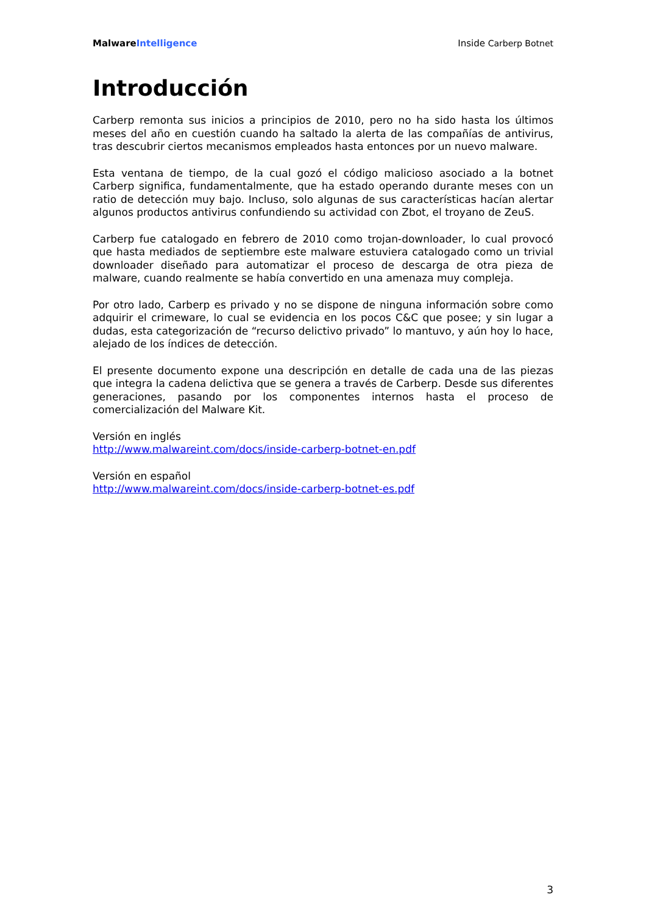MalwareIntelligence Inside Carberp Botnet
Introducción
Carberp remonta sus inicios a principios de 2010, pero no ha sido hasta los últimos meses del año en cuestión cuando ha saltado la alerta de las compañías de antivirus, tras descubrir ciertos mecanismos empleados hasta entonces por un nuevo malware.
Esta ventana de tiempo, de la cual gozó el código malicioso asociado a la botnet Carberp significa, fundamentalmente, que ha estado operando durante meses con un ratio de detección muy bajo. Incluso, solo algunas de sus características hacían alertar algunos productos antivirus confundiendo su actividad con Zbot, el troyano de ZeuS.
Carberp fue catalogado en febrero de 2010 como trojan-downloader, lo cual provocó que hasta mediados de septiembre este malware estuviera catalogado como un trivial downloader diseñado para automatizar el proceso de descarga de otra pieza de malware, cuando realmente se había convertido en una amenaza muy compleja.
Por otro lado, Carberp es privado y no se dispone de ninguna información sobre como adquirir el crimeware, lo cual se evidencia en los pocos C&C que posee; y sin lugar a dudas, esta categorización de “recurso delictivo privado” lo mantuvo, y aún hoy lo hace, alejado de los índices de detección.
El presente documento expone una descripción en detalle de cada una de las piezas que integra la cadena delictiva que se genera a través de Carberp. Desde sus diferentes generaciones, pasando por los componentes internos hasta el proceso de comercialización del Malware Kit.
Versión en inglés
http://www.malwareint.com/docs/inside-carberp-botnet-en.pdf
Versión en español
http://www.malwareint.com/docs/inside-carberp-botnet-es.pdf
3